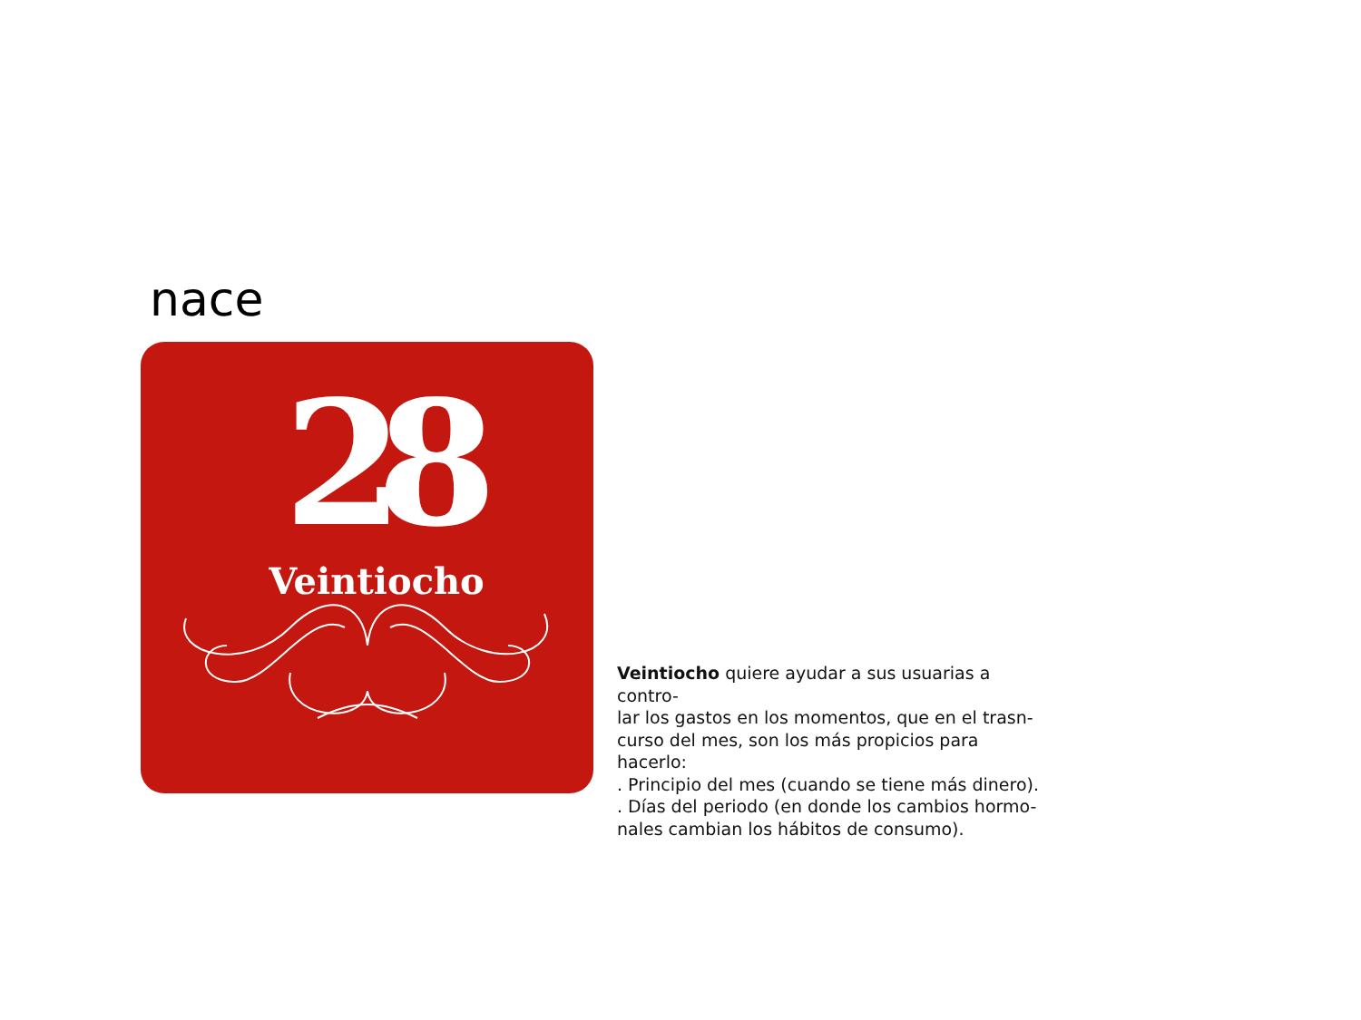nace
28
Veintiocho
Veintiocho quiere ayudar a sus usuarias a contro-
lar los gastos en los momentos, que en el trasn-
curso del mes, son los más propicios para hacerlo:
. Principio del mes (cuando se tiene más dinero).
. Días del periodo (en donde los cambios hormo-
nales cambian los hábitos de consumo).